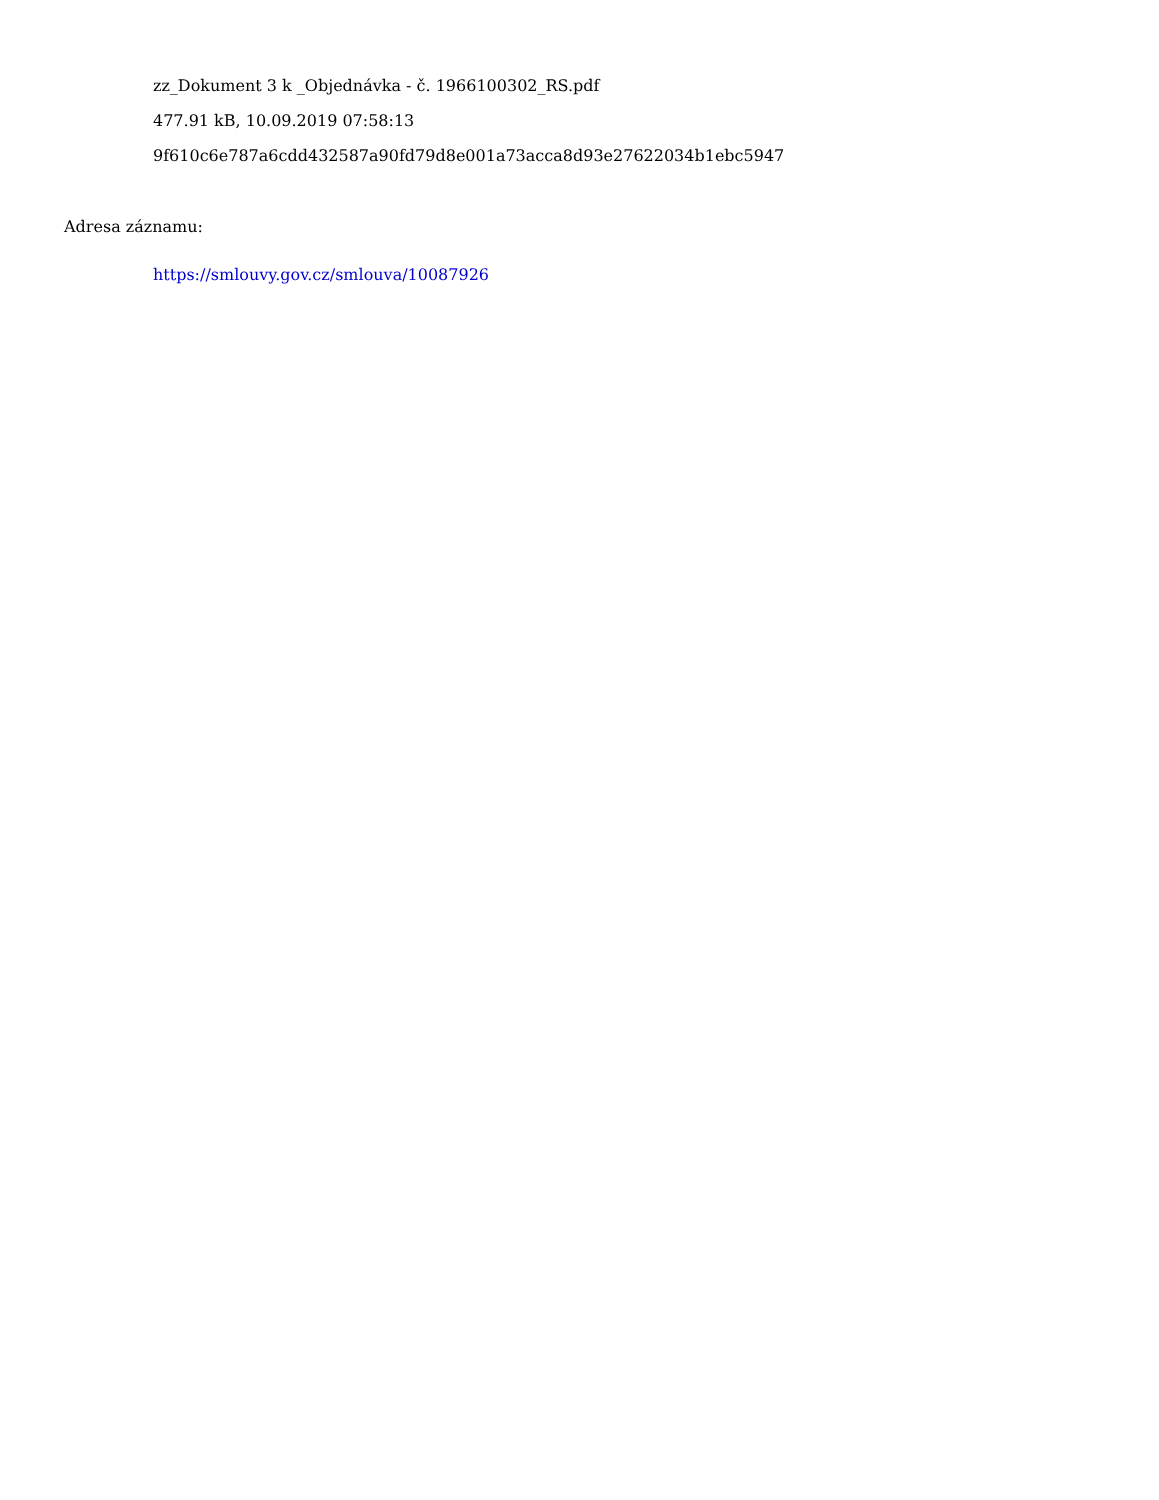zz_Dokument 3 k _Objednávka - č. 1966100302_RS.pdf
477.91 kB, 10.09.2019 07:58:13
9f610c6e787a6cdd432587a90fd79d8e001a73acca8d93e27622034b1ebc5947
Adresa záznamu:
https://smlouvy.gov.cz/smlouva/10087926